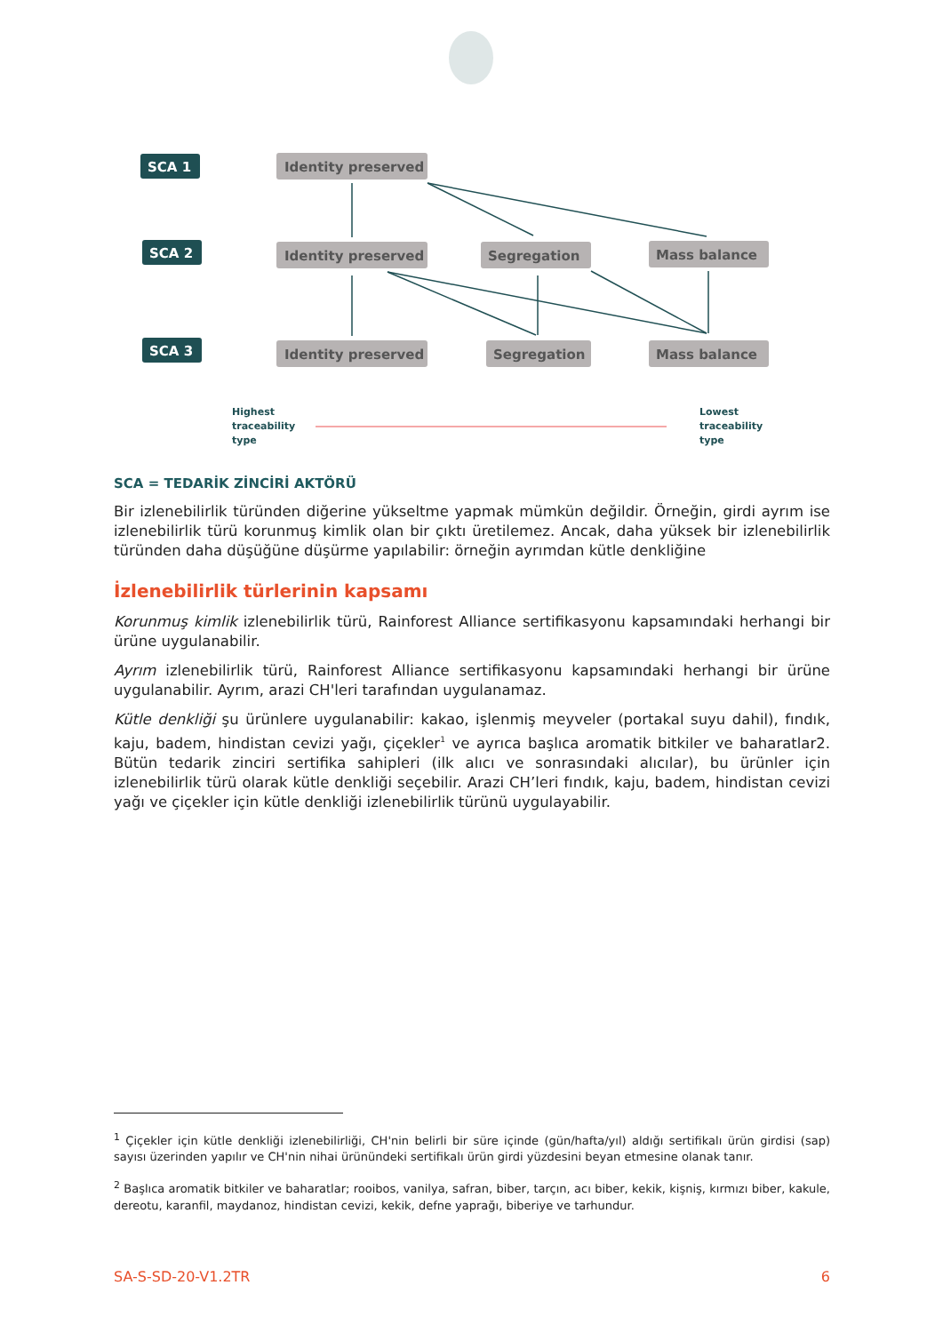SCA 1
SCA 2
SCA 3
Identity preserved
Identity preserved
Identity preserved
Segregation
Segregation
Mass balance
Mass balance
Highest
traceability
type
Lowest
traceability
type
SCA = TEDARİK ZİNCİRİ AKTÖRÜ
Bir izlenebilirlik türünden diğerine yükseltme yapmak mümkün değildir. Örneğin, girdi ayrım ise izlenebilirlik türü korunmuş kimlik olan bir çıktı üretilemez. Ancak, daha yüksek bir izlenebilirlik türünden daha düşüğüne düşürme yapılabilir: örneğin ayrımdan kütle denkliğine
İzlenebilirlik türlerinin kapsamı
Korunmuş kimlik izlenebilirlik türü, Rainforest Alliance sertifikasyonu kapsamındaki herhangi bir ürüne uygulanabilir.
Ayrım izlenebilirlik türü, Rainforest Alliance sertifikasyonu kapsamındaki herhangi bir ürüne uygulanabilir. Ayrım, arazi CH'leri tarafından uygulanamaz.
Kütle denkliği şu ürünlere uygulanabilir: kakao, işlenmiş meyveler (portakal suyu dahil), fındık, kaju, badem, hindistan cevizi yağı, çiçekler<sup>1</sup> ve ayrıca başlıca aromatik bitkiler ve baharatlar2. Bütün tedarik zinciri sertifika sahipleri (ilk alıcı ve sonrasındaki alıcılar), bu ürünler için izlenebilirlik türü olarak kütle denkliği seçebilir. Arazi CH’leri fındık, kaju, badem, hindistan cevizi yağı ve çiçekler için kütle denkliği izlenebilirlik türünü uygulayabilir.
<sup>1</sup> Çiçekler için kütle denkliği izlenebilirliği, CH'nin belirli bir süre içinde (gün/hafta/yıl) aldığı sertifikalı ürün girdisi (sap) sayısı üzerinden yapılır ve CH'nin nihai ürünündeki sertifikalı ürün girdi yüzdesini beyan etmesine olanak tanır.
<sup>2</sup> Başlıca aromatik bitkiler ve baharatlar; rooibos, vanilya, safran, biber, tarçın, acı biber, kekik, kişniş, kırmızı biber, kakule, dereotu, karanfil, maydanoz, hindistan cevizi, kekik, defne yaprağı, biberiye ve tarhundur.
SA-S-SD-20-V1.2TR 6